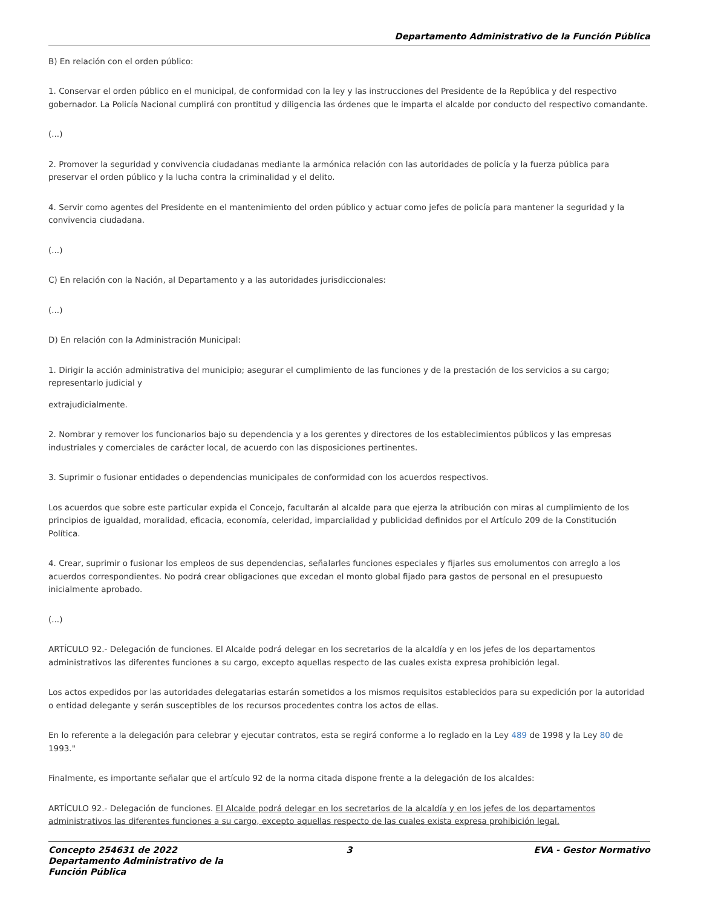Departamento Administrativo de la Función Pública
B) En relación con el orden público:
1. Conservar el orden público en el municipal, de conformidad con la ley y las instrucciones del Presidente de la República y del respectivo gobernador. La Policía Nacional cumplirá con prontitud y diligencia las órdenes que le imparta el alcalde por conducto del respectivo comandante.
(...)
2. Promover la seguridad y convivencia ciudadanas mediante la armónica relación con las autoridades de policía y la fuerza pública para preservar el orden público y la lucha contra la criminalidad y el delito.
4. Servir como agentes del Presidente en el mantenimiento del orden público y actuar como jefes de policía para mantener la seguridad y la convivencia ciudadana.
(...)
C) En relación con la Nación, al Departamento y a las autoridades jurisdiccionales:
(...)
D) En relación con la Administración Municipal:
1. Dirigir la acción administrativa del municipio; asegurar el cumplimiento de las funciones y de la prestación de los servicios a su cargo; representarlo judicial y
extrajudicialmente.
2. Nombrar y remover los funcionarios bajo su dependencia y a los gerentes y directores de los establecimientos públicos y las empresas industriales y comerciales de carácter local, de acuerdo con las disposiciones pertinentes.
3. Suprimir o fusionar entidades o dependencias municipales de conformidad con los acuerdos respectivos.
Los acuerdos que sobre este particular expida el Concejo, facultarán al alcalde para que ejerza la atribución con miras al cumplimiento de los principios de igualdad, moralidad, eficacia, economía, celeridad, imparcialidad y publicidad definidos por el Artículo 209 de la Constitución Política.
4. Crear, suprimir o fusionar los empleos de sus dependencias, señalarles funciones especiales y fijarles sus emolumentos con arreglo a los acuerdos correspondientes. No podrá crear obligaciones que excedan el monto global fijado para gastos de personal en el presupuesto inicialmente aprobado.
(...)
ARTÍCULO 92.- Delegación de funciones. El Alcalde podrá delegar en los secretarios de la alcaldía y en los jefes de los departamentos administrativos las diferentes funciones a su cargo, excepto aquellas respecto de las cuales exista expresa prohibición legal.
Los actos expedidos por las autoridades delegatarias estarán sometidos a los mismos requisitos establecidos para su expedición por la autoridad o entidad delegante y serán susceptibles de los recursos procedentes contra los actos de ellas.
En lo referente a la delegación para celebrar y ejecutar contratos, esta se regirá conforme a lo reglado en la Ley 489 de 1998 y la Ley 80 de 1993."
Finalmente, es importante señalar que el artículo 92 de la norma citada dispone frente a la delegación de los alcaldes:
ARTÍCULO 92.- Delegación de funciones. El Alcalde podrá delegar en los secretarios de la alcaldía y en los jefes de los departamentos administrativos las diferentes funciones a su cargo, excepto aquellas respecto de las cuales exista expresa prohibición legal.
Concepto 254631 de 2022 Departamento Administrativo de la Función Pública
3 EVA - Gestor Normativo